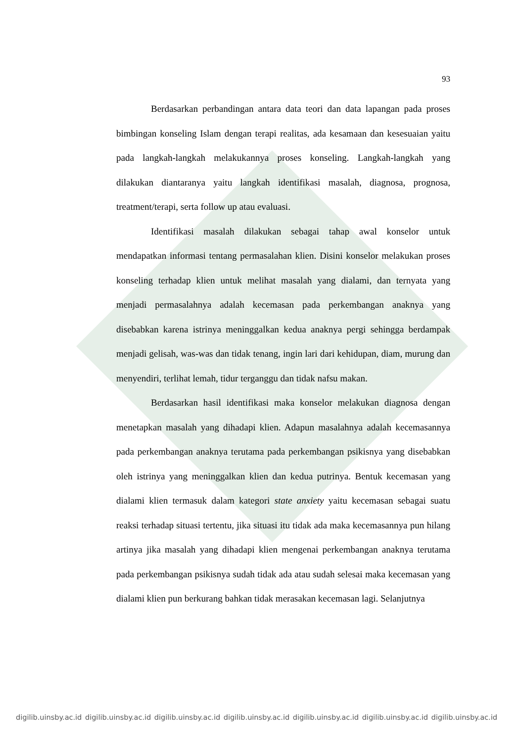93
Berdasarkan perbandingan antara data teori dan data lapangan pada proses bimbingan konseling Islam dengan terapi realitas, ada kesamaan dan kesesuaian yaitu pada langkah-langkah melakukannya proses konseling. Langkah-langkah yang dilakukan diantaranya yaitu langkah identifikasi masalah, diagnosa, prognosa, treatment/terapi, serta follow up atau evaluasi.
Identifikasi masalah dilakukan sebagai tahap awal konselor untuk mendapatkan informasi tentang permasalahan klien. Disini konselor melakukan proses konseling terhadap klien untuk melihat masalah yang dialami, dan ternyata yang menjadi permasalahnya adalah kecemasan pada perkembangan anaknya yang disebabkan karena istrinya meninggalkan kedua anaknya pergi sehingga berdampak menjadi gelisah, was-was dan tidak tenang, ingin lari dari kehidupan, diam, murung dan menyendiri, terlihat lemah, tidur terganggu dan tidak nafsu makan.
Berdasarkan hasil identifikasi maka konselor melakukan diagnosa dengan menetapkan masalah yang dihadapi klien. Adapun masalahnya adalah kecemasannya pada perkembangan anaknya terutama pada perkembangan psikisnya yang disebabkan oleh istrinya yang meninggalkan klien dan kedua putrinya. Bentuk kecemasan yang dialami klien termasuk dalam kategori state anxiety yaitu kecemasan sebagai suatu reaksi terhadap situasi tertentu, jika situasi itu tidak ada maka kecemasannya pun hilang artinya jika masalah yang dihadapi klien mengenai perkembangan anaknya terutama pada perkembangan psikisnya sudah tidak ada atau sudah selesai maka kecemasan yang dialami klien pun berkurang bahkan tidak merasakan kecemasan lagi. Selanjutnya
digilib.uinsby.ac.id digilib.uinsby.ac.id digilib.uinsby.ac.id digilib.uinsby.ac.id digilib.uinsby.ac.id digilib.uinsby.ac.id digilib.uinsby.ac.id